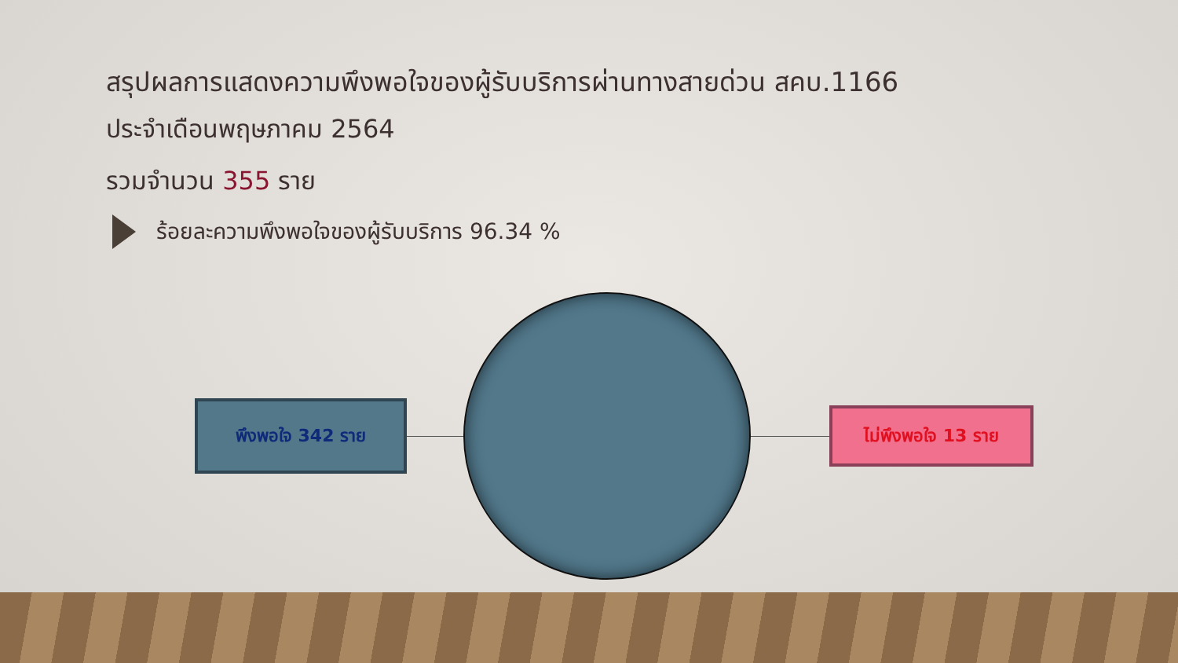สรุปผลการแสดงความพึงพอใจของผู้รับบริการผ่านทางสายด่วน สคบ.1166
ประจำเดือนพฤษภาคม 2564
รวมจำนวน 355 ราย
ร้อยละความพึงพอใจของผู้รับบริการ 96.34 %
พึงพอใจ 342 ราย
ไม่พึงพอใจ 13 ราย